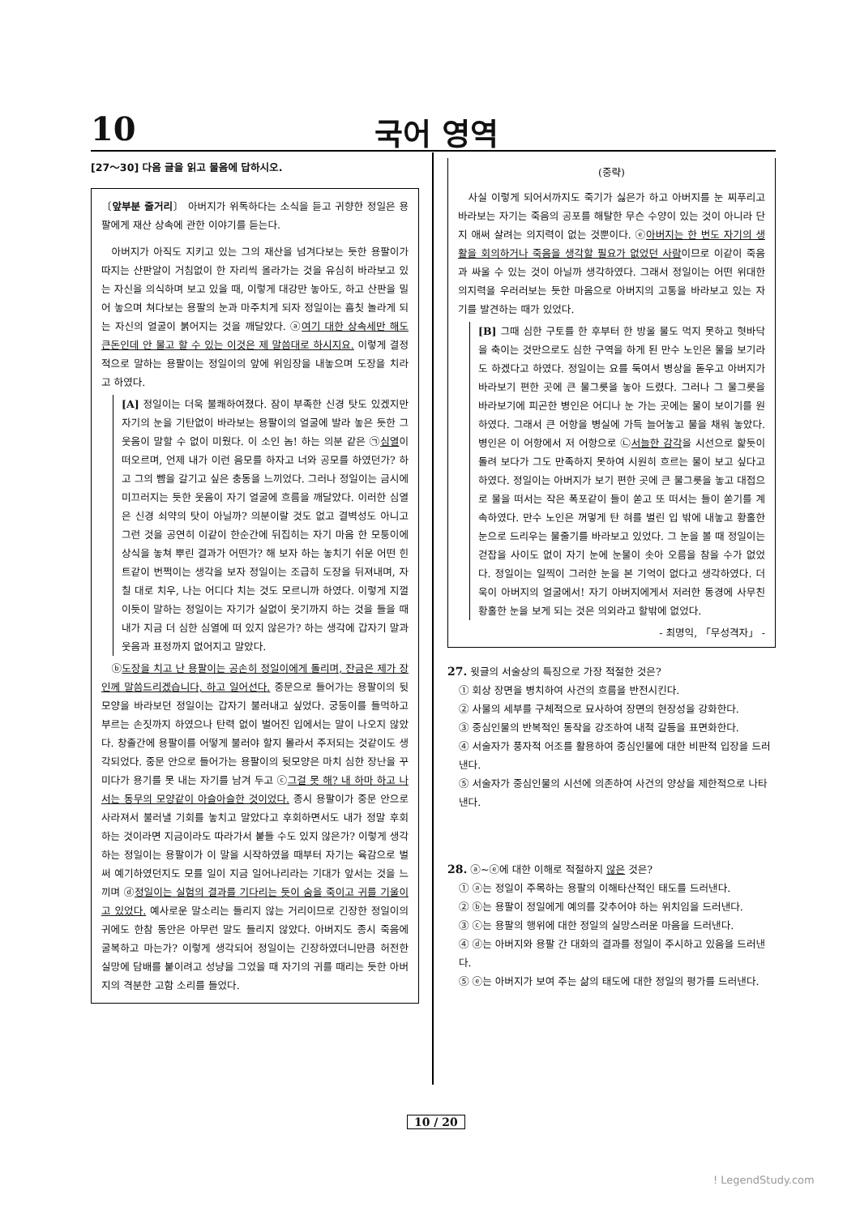10 국어 영역
[27～30] 다음 글을 읽고 물음에 답하시오.
〔앞부분 줄거리〕 아버지가 위독하다는 소식을 듣고 귀향한 정일은 용팔에게 재산 상속에 관한 이야기를 듣는다.
아버지가 아직도 지키고 있는 그의 재산을 넘겨다보는 듯한 용팔이가 따지는 산판알이 거침없이 한 자리씩 올라가는 것을 유심히 바라보고 있는 자신을 의식하며 보고 있을 때, 이렇게 대강만 놓아도, 하고 산판을 밀어 놓으며 쳐다보는 용팔의 눈과 마주치게 되자 정일이는 흠칫 놀라게 되는 자신의 얼굴이 붉어지는 것을 깨달았다. ⓐ여기 대한 상속세만 해도 큰돈인데 안 물고 할 수 있는 이것은 제 말씀대로 하시지요. 이렇게 결정적으로 말하는 용팔이는 정일이의 앞에 위임장을 내놓으며 도장을 치라고 하였다.
[A] 정일이는 더욱 불쾌하여졌다. 잠이 부족한 신경 탓도 있겠지만 자기의 눈을 기탄없이 바라보는 용팔이의 얼굴에 발라 놓은 듯한 그 웃음이 말할 수 없이 미웠다. 이 소인 놈! 하는 의분 같은 ㉠심열이 떠오르며, 언제 내가 이런 음모를 하자고 너와 공모를 하였던가? 하고 그의 뺨을 갈기고 싶은 충동을 느끼었다. 그러나 정일이는 금시에 미끄러지는 듯한 웃음이 자기 얼굴에 흐름을 깨달았다. 이러한 심열은 신경 쇠약의 탓이 아닐까? 의분이랄 것도 없고 결벽성도 아니고 그런 것을 공연히 이같이 한순간에 뒤집히는 자기 마음 한 모퉁이에 상식을 놓쳐 뿌린 결과가 어떤가? 해 보자 하는 놓치기 쉬운 어떤 힌트같이 번쩍이는 생각을 보자 정일이는 조급히 도장을 뒤져내며, 자 칠 대로 치우, 나는 어디다 치는 것도 모르니까 하였다. 이렇게 지껄이듯이 말하는 정일이는 자기가 실없이 웃기까지 하는 것을 들을 때 내가 지금 더 심한 심열에 떠 있지 않은가? 하는 생각에 갑자기 말과 웃음과 표정까지 없어지고 말았다.
ⓑ도장을 치고 난 용팔이는 공손히 정일이에게 돌리며, 잔금은 제가 장인께 말씀드리겠습니다, 하고 일어선다. 중문으로 들어가는 용팔이의 뒷모양을 바라보던 정일이는 갑자기 불러내고 싶었다. 궁둥이를 들먹하고 부르는 손짓까지 하였으나 탄력 없이 벌어진 입에서는 말이 나오지 않았다. 창졸간에 용팔이를 어떻게 불러야 할지 몰라서 주저되는 것같이도 생각되었다. 중문 안으로 들어가는 용팔이의 뒷모양은 마치 심한 장난을 꾸미다가 용기를 못 내는 자기를 남겨 두고 ⓒ그걸 못 해? 내 하마 하고 나서는 동무의 모양같이 아슬아슬한 것이었다. 종시 용팔이가 중문 안으로 사라져서 불러낼 기회를 놓치고 말았다고 후회하면서도 내가 정말 후회하는 것이라면 지금이라도 따라가서 붙들 수도 있지 않은가? 이렇게 생각하는 정일이는 용팔이가 이 말을 시작하였을 때부터 자기는 육감으로 벌써 예기하였던지도 모를 일이 지금 일어나리라는 기대가 앞서는 것을 느끼며 ⓓ정일이는 실험의 결과를 기다리는 듯이 숨을 죽이고 귀를 기울이고 있었다. 예사로운 말소리는 들리지 않는 거리이므로 긴장한 정일이의 귀에도 한참 동안은 아무런 말도 들리지 않았다. 아버지도 종시 죽음에 굴복하고 마는가? 이렇게 생각되어 정일이는 긴장하였더니만큼 허전한 실망에 담배를 붙이려고 성냥을 그었을 때 자기의 귀를 때리는 듯한 아버지의 격분한 고함 소리를 들었다.
(중략)
사실 이렇게 되어서까지도 죽기가 싫은가 하고 아버지를 눈 찌푸리고 바라보는 자기는 죽음의 공포를 해탈한 무슨 수양이 있는 것이 아니라 단지 애써 살려는 의지력이 없는 것뿐이다. ⓔ아버지는 한 번도 자기의 생활을 회의하거나 죽음을 생각할 필요가 없었던 사람이므로 이같이 죽음과 싸울 수 있는 것이 아닐까 생각하였다. 그래서 정일이는 어떤 위대한 의지력을 우러러보는 듯한 마음으로 아버지의 고통을 바라보고 있는 자기를 발견하는 때가 있었다.
[B] 그때 심한 구토를 한 후부터 한 방울 물도 먹지 못하고 혓바닥을 축이는 것만으로도 심한 구역을 하게 된 만수 노인은 물을 보기라도 하겠다고 하였다. 정일이는 요를 둑여서 병상을 돋우고 아버지가 바라보기 편한 곳에 큰 물그릇을 놓아 드렸다. 그러나 그 물그릇을 바라보기에 피곤한 병인은 어디나 눈 가는 곳에는 물이 보이기를 원하였다. 그래서 큰 어항을 병실에 가득 늘어놓고 물을 채워 놓았다. 병인은 이 어항에서 저 어항으로 ㉡서늘한 감각을 시선으로 핥듯이 돌려 보다가 그도 만족하지 못하여 시원히 흐르는 물이 보고 싶다고 하였다. 정일이는 아버지가 보기 편한 곳에 큰 물그릇을 놓고 대접으로 물을 떠서는 작은 폭포같이 들이 쏟고 또 떠서는 들이 쏟기를 계속하였다. 만수 노인은 꺼멓게 탄 혀를 벌린 입 밖에 내놓고 황홀한 눈으로 드리우는 물줄기를 바라보고 있었다. 그 눈을 볼 때 정일이는 걷잡을 사이도 없이 자기 눈에 눈물이 솟아 오름을 참을 수가 없었다. 정일이는 일찍이 그러한 눈을 본 기억이 없다고 생각하였다. 더욱이 아버지의 얼굴에서! 자기 아버지에게서 저러한 동경에 사무친 황홀한 눈을 보게 되는 것은 의외라고 할밖에 없었다.
- 최명익, 「무성격자」 -
27. 윗글의 서술상의 특징으로 가장 적절한 것은?
① 회상 장면을 병치하여 사건의 흐름을 반전시킨다.
② 사물의 세부를 구체적으로 묘사하여 장면의 현장성을 강화한다.
③ 중심인물의 반복적인 동작을 강조하여 내적 갈등을 표면화한다.
④ 서술자가 풍자적 어조를 활용하여 중심인물에 대한 비판적 입장을 드러낸다.
⑤ 서술자가 중심인물의 시선에 의존하여 사건의 양상을 제한적으로 나타낸다.
28. ⓐ~ⓔ에 대한 이해로 적절하지 않은 것은?
① ⓐ는 정일이 주목하는 용팔의 이해타산적인 태도를 드러낸다.
② ⓑ는 용팔이 정일에게 예의를 갖추어야 하는 위치임을 드러낸다.
③ ⓒ는 용팔의 행위에 대한 정일의 실망스러운 마음을 드러낸다.
④ ⓓ는 아버지와 용팔 간 대화의 결과를 정일이 주시하고 있음을 드러낸다.
⑤ ⓔ는 아버지가 보여 주는 삶의 태도에 대한 정일의 평가를 드러낸다.
10 / 20
! LegendStudy.com